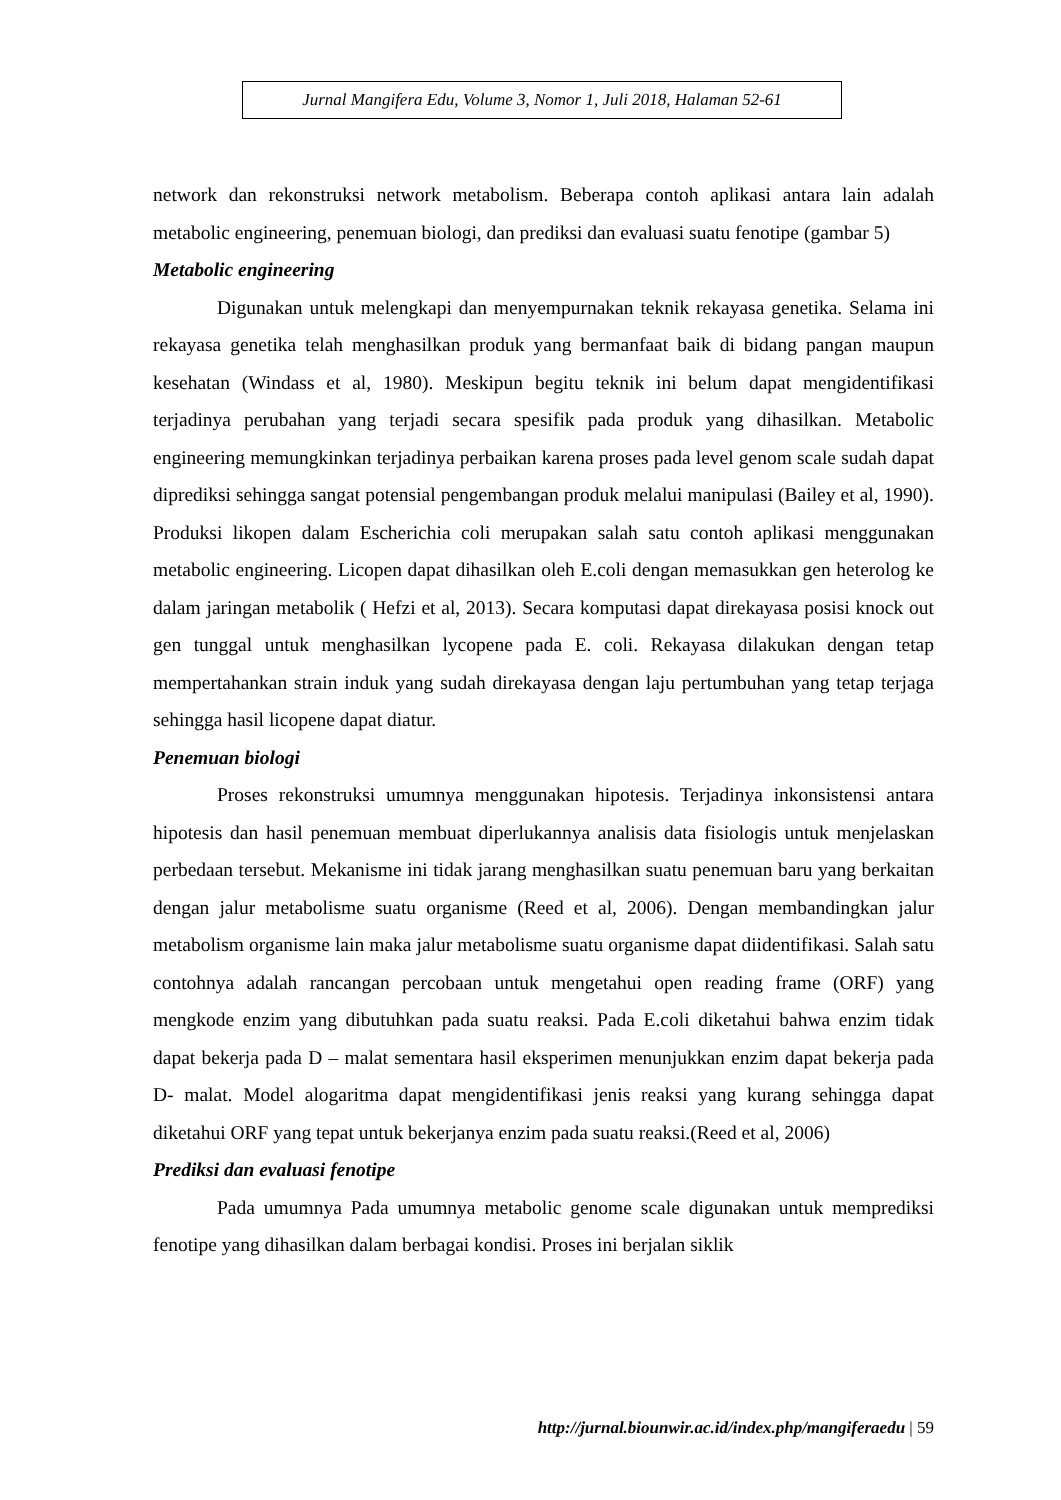Jurnal Mangifera Edu, Volume 3, Nomor 1, Juli 2018, Halaman 52-61
network dan rekonstruksi network metabolism. Beberapa contoh aplikasi antara lain adalah metabolic engineering, penemuan biologi, dan prediksi dan evaluasi suatu fenotipe (gambar 5)
Metabolic engineering
Digunakan untuk melengkapi dan menyempurnakan teknik rekayasa genetika. Selama ini rekayasa genetika telah menghasilkan produk yang bermanfaat baik di bidang pangan maupun kesehatan (Windass et al, 1980). Meskipun begitu teknik ini belum dapat mengidentifikasi terjadinya perubahan yang terjadi secara spesifik pada produk yang dihasilkan. Metabolic engineering memungkinkan terjadinya perbaikan karena proses pada level genom scale sudah dapat diprediksi sehingga sangat potensial pengembangan produk melalui manipulasi (Bailey et al, 1990). Produksi likopen dalam Escherichia coli merupakan salah satu contoh aplikasi menggunakan metabolic engineering. Licopen dapat dihasilkan oleh E.coli dengan memasukkan gen heterolog ke dalam jaringan metabolik ( Hefzi et al, 2013). Secara komputasi dapat direkayasa posisi knock out gen tunggal untuk menghasilkan lycopene pada E. coli. Rekayasa dilakukan dengan tetap mempertahankan strain induk yang sudah direkayasa dengan laju pertumbuhan yang tetap terjaga sehingga hasil licopene dapat diatur.
Penemuan biologi
Proses rekonstruksi umumnya menggunakan hipotesis. Terjadinya inkonsistensi antara hipotesis dan hasil penemuan membuat diperlukannya analisis data fisiologis untuk menjelaskan perbedaan tersebut. Mekanisme ini tidak jarang menghasilkan suatu penemuan baru yang berkaitan dengan jalur metabolisme suatu organisme (Reed et al, 2006). Dengan membandingkan jalur metabolism organisme lain maka jalur metabolisme suatu organisme dapat diidentifikasi. Salah satu contohnya adalah rancangan percobaan untuk mengetahui open reading frame (ORF) yang mengkode enzim yang dibutuhkan pada suatu reaksi. Pada E.coli diketahui bahwa enzim tidak dapat bekerja pada D – malat sementara hasil eksperimen menunjukkan enzim dapat bekerja pada D- malat. Model alogaritma dapat mengidentifikasi jenis reaksi yang kurang sehingga dapat diketahui ORF yang tepat untuk bekerjanya enzim pada suatu reaksi.(Reed et al, 2006)
Prediksi dan evaluasi fenotipe
Pada umumnya Pada umumnya metabolic genome scale digunakan untuk memprediksi fenotipe yang dihasilkan dalam berbagai kondisi. Proses ini berjalan siklik
http://jurnal.biounwir.ac.id/index.php/mangiferaedu | 59